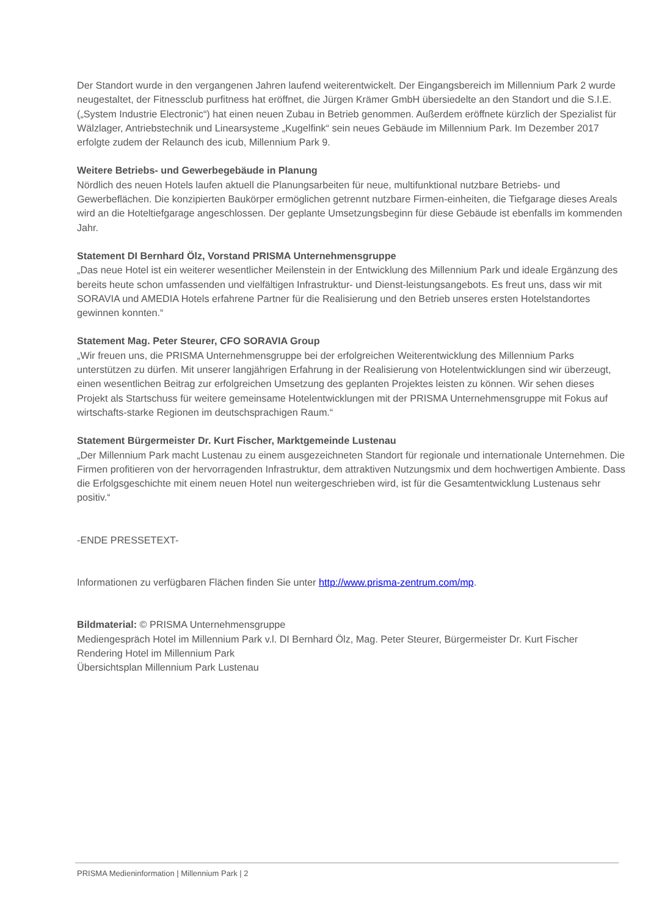Der Standort wurde in den vergangenen Jahren laufend weiterentwickelt. Der Eingangsbereich im Millennium Park 2 wurde neugestaltet, der Fitnessclub purfitness hat eröffnet, die Jürgen Krämer GmbH übersiedelte an den Standort und die S.I.E. („System Industrie Electronic“) hat einen neuen Zubau in Betrieb genommen. Außerdem eröffnete kürzlich der Spezialist für Wälzlager, Antriebstechnik und Linearsysteme „Kugelfink“ sein neues Gebäude im Millennium Park. Im Dezember 2017 erfolgte zudem der Relaunch des icub, Millennium Park 9.
Weitere Betriebs- und Gewerbegebäude in Planung
Nördlich des neuen Hotels laufen aktuell die Planungsarbeiten für neue, multifunktional nutzbare Betriebs- und Gewerbeflächen. Die konzipierten Baukörper ermöglichen getrennt nutzbare Firmen-einheiten, die Tiefgarage dieses Areals wird an die Hoteltiefgarage angeschlossen. Der geplante Umsetzungsbeginn für diese Gebäude ist ebenfalls im kommenden Jahr.
Statement DI Bernhard Ölz, Vorstand PRISMA Unternehmensgruppe
„Das neue Hotel ist ein weiterer wesentlicher Meilenstein in der Entwicklung des Millennium Park und ideale Ergänzung des bereits heute schon umfassenden und vielfältigen Infrastruktur- und Dienst-leistungsangebots. Es freut uns, dass wir mit SORAVIA und AMEDIA Hotels erfahrene Partner für die Realisierung und den Betrieb unseres ersten Hotelstandortes gewinnen konnten.“
Statement Mag. Peter Steurer, CFO SORAVIA Group
„Wir freuen uns, die PRISMA Unternehmensgruppe bei der erfolgreichen Weiterentwicklung des Millennium Parks unterstützen zu dürfen. Mit unserer langjährigen Erfahrung in der Realisierung von Hotelentwicklungen sind wir überzeugt, einen wesentlichen Beitrag zur erfolgreichen Umsetzung des geplanten Projektes leisten zu können. Wir sehen dieses Projekt als Startschuss für weitere gemeinsame Hotelentwicklungen mit der PRISMA Unternehmensgruppe mit Fokus auf wirtschafts-starke Regionen im deutschsprachigen Raum.“
Statement Bürgermeister Dr. Kurt Fischer, Marktgemeinde Lustenau
„Der Millennium Park macht Lustenau zu einem ausgezeichneten Standort für regionale und internationale Unternehmen. Die Firmen profitieren von der hervorragenden Infrastruktur, dem attraktiven Nutzungsmix und dem hochwertigen Ambiente. Dass die Erfolgsgeschichte mit einem neuen Hotel nun weitergeschrieben wird, ist für die Gesamtentwicklung Lustenaus sehr positiv.“
-ENDE PRESSETEXT-
Informationen zu verfügbaren Flächen finden Sie unter http://www.prisma-zentrum.com/mp.
Bildmaterial: © PRISMA Unternehmensgruppe
Mediengespräch Hotel im Millennium Park v.l. DI Bernhard Ölz, Mag. Peter Steurer, Bürgermeister Dr. Kurt Fischer
Rendering Hotel im Millennium Park
Übersichtsplan Millennium Park Lustenau
PRISMA Medieninformation | Millennium Park | 2